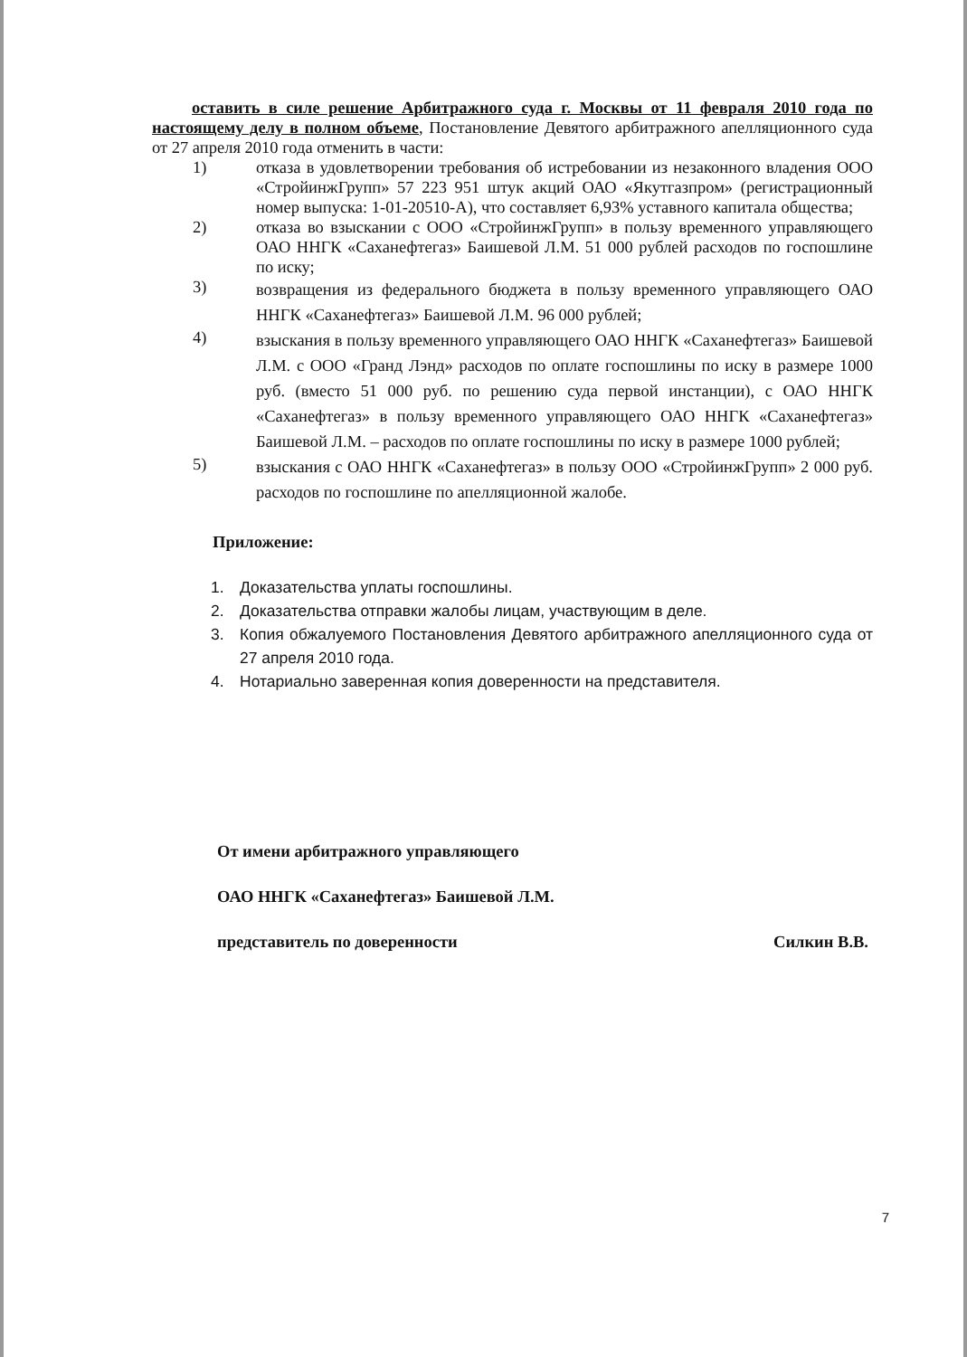оставить в силе решение Арбитражного суда г. Москвы от 11 февраля 2010 года по настоящему делу в полном объеме, Постановление Девятого арбитражного апелляционного суда от 27 апреля 2010 года отменить в части:
1) отказа в удовлетворении требования об истребовании из незаконного владения ООО «СтройинжГрупп» 57 223 951 штук акций ОАО «Якутгазпром» (регистрационный номер выпуска: 1-01-20510-А), что составляет 6,93% уставного капитала общества;
2) отказа во взыскании с ООО «СтройинжГрупп» в пользу временного управляющего ОАО ННГК «Саханефтегаз» Баишевой Л.М. 51 000 рублей расходов по госпошлине по иску;
3) возвращения из федерального бюджета в пользу временного управляющего ОАО ННГК «Саханефтегаз» Баишевой Л.М. 96 000 рублей;
4) взыскания в пользу временного управляющего ОАО ННГК «Саханефтегаз» Баишевой Л.М. с ООО «Гранд Лэнд» расходов по оплате госпошлины по иску в размере 1000 руб. (вместо 51 000 руб. по решению суда первой инстанции), с ОАО ННГК «Саханефтегаз» в пользу временного управляющего ОАО ННГК «Саханефтегаз» Баишевой Л.М. – расходов по оплате госпошлины по иску в размере 1000 рублей;
5) взыскания с ОАО ННГК «Саханефтегаз» в пользу ООО «СтройинжГрупп» 2 000 руб. расходов по госпошлине по апелляционной жалобе.
Приложение:
1. Доказательства уплаты госпошлины.
2. Доказательства отправки жалобы лицам, участвующим в деле.
3. Копия обжалуемого Постановления Девятого арбитражного апелляционного суда от 27 апреля 2010 года.
4. Нотариально заверенная копия доверенности на представителя.
От имени арбитражного управляющего
ОАО ННГК «Саханефтегаз» Баишевой Л.М.
представитель по доверенности Силкин В.В.
7